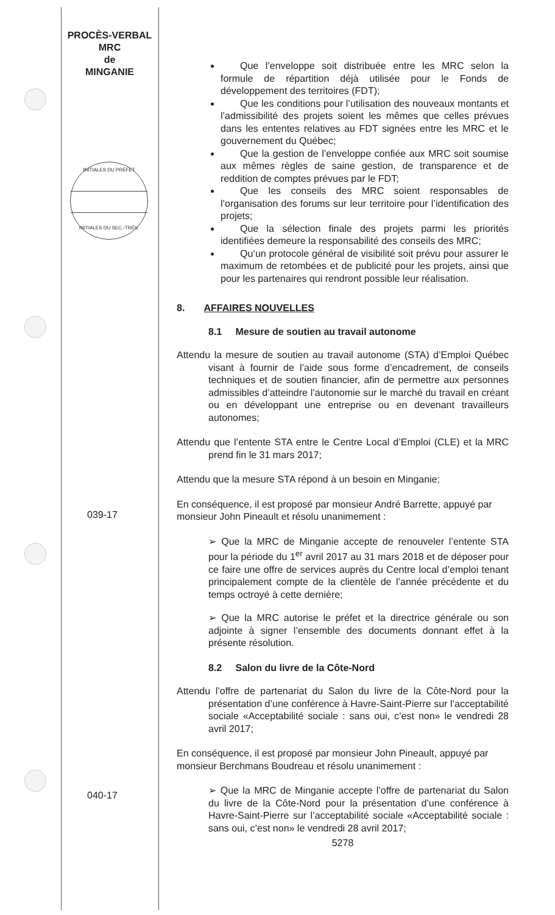PROCÈS-VERBAL
MRC
de
MINGANIE
INITIALES DU PRÉFET
INITIALES DU SEC.-TRÉS.
039-17
040-17
Que l’enveloppe soit distribuée entre les MRC selon la formule de répartition déjà utilisée pour le Fonds de développement des territoires (FDT);
Que les conditions pour l’utilisation des nouveaux montants et l’admissibilité des projets soient les mêmes que celles prévues dans les ententes relatives au FDT signées entre les MRC et le gouvernement du Québec;
Que la gestion de l’enveloppe confiée aux MRC soit soumise aux mêmes règles de saine gestion, de transparence et de reddition de comptes prévues par le FDT;
Que les conseils des MRC soient responsables de l’organisation des forums sur leur territoire pour l’identification des projets;
Que la sélection finale des projets parmi les priorités identifiées demeure la responsabilité des conseils des MRC;
Qu’un protocole général de visibilité soit prévu pour assurer le maximum de retombées et de publicité pour les projets, ainsi que pour les partenaires qui rendront possible leur réalisation.
8. AFFAIRES NOUVELLES
8.1 Mesure de soutien au travail autonome
Attendu la mesure de soutien au travail autonome (STA) d’Emploi Québec visant à fournir de l’aide sous forme d’encadrement, de conseils techniques et de soutien financier, afin de permettre aux personnes admissibles d’atteindre l’autonomie sur le marché du travail en créant ou en développant une entreprise ou en devenant travailleurs autonomes;
Attendu que l’entente STA entre le Centre Local d’Emploi (CLE) et la MRC prend fin le 31 mars 2017;
Attendu que la mesure STA répond à un besoin en Minganie;
En conséquence, il est proposé par monsieur André Barrette, appuyé par monsieur John Pineault et résolu unanimement :
➢ Que la MRC de Minganie accepte de renouveler l’entente STA pour la période du 1<sup>er</sup> avril 2017 au 31 mars 2018 et de déposer pour ce faire une offre de services auprès du Centre local d’emploi tenant principalement compte de la clientèle de l’année précédente et du temps octroyé à cette dernière;
➢ Que la MRC autorise le préfet et la directrice générale ou son adjointe à signer l’ensemble des documents donnant effet à la présente résolution.
8.2 Salon du livre de la Côte-Nord
Attendu l’offre de partenariat du Salon du livre de la Côte-Nord pour la présentation d’une conférence à Havre-Saint-Pierre sur l’acceptabilité sociale «Acceptabilité sociale : sans oui, c’est non» le vendredi 28 avril 2017;
En conséquence, il est proposé par monsieur John Pineault, appuyé par monsieur Berchmans Boudreau et résolu unanimement :
➢ Que la MRC de Minganie accepte l’offre de partenariat du Salon du livre de la Côte-Nord pour la présentation d’une conférence à Havre-Saint-Pierre sur l’acceptabilité sociale «Acceptabilité sociale : sans oui, c’est non» le vendredi 28 avril 2017;
5278